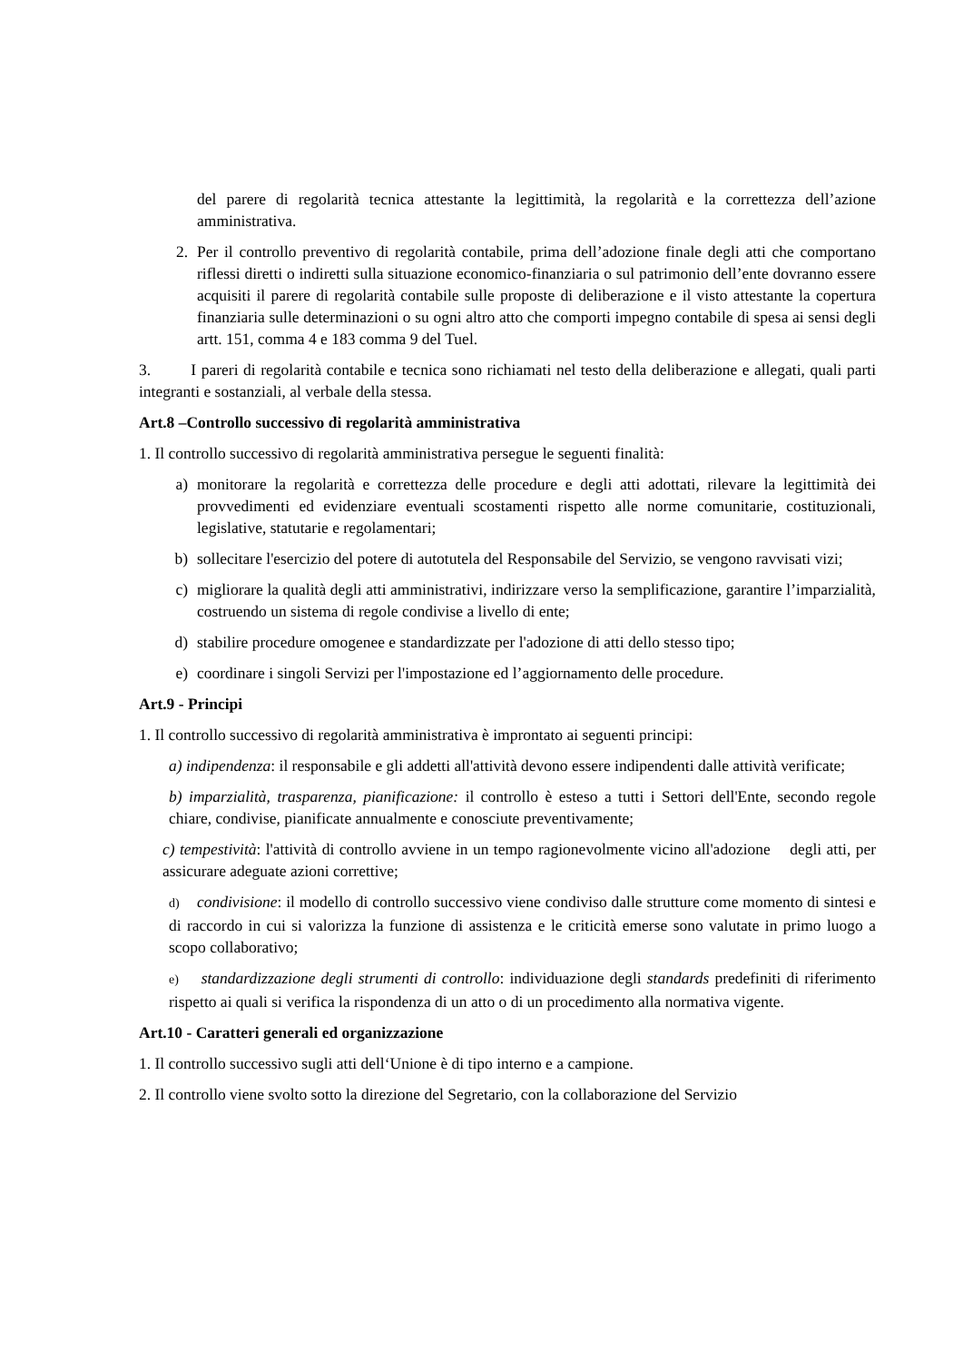del parere di regolarità tecnica attestante la legittimità, la regolarità e la correttezza dell’azione amministrativa.
2. Per il controllo preventivo di regolarità contabile, prima dell’adozione finale degli atti che comportano riflessi diretti o indiretti sulla situazione economico-finanziaria o sul patrimonio dell’ente dovranno essere acquisiti il parere di regolarità contabile sulle proposte di deliberazione e il visto attestante la copertura finanziaria sulle determinazioni o su ogni altro atto che comporti impegno contabile di spesa ai sensi degli artt. 151, comma 4 e 183 comma 9 del Tuel.
3. I pareri di regolarità contabile e tecnica sono richiamati nel testo della deliberazione e allegati, quali parti integranti e sostanziali, al verbale della stessa.
Art.8 –Controllo successivo di regolarità amministrativa
1. Il controllo successivo di regolarità amministrativa persegue le seguenti finalità:
a) monitorare la regolarità e correttezza delle procedure e degli atti adottati, rilevare la legittimità dei provvedimenti ed evidenziare eventuali scostamenti rispetto alle norme comunitarie, costituzionali, legislative, statutarie e regolamentari;
b) sollecitare l'esercizio del potere di autotutela del Responsabile del Servizio, se vengono ravvisati vizi;
c) migliorare la qualità degli atti amministrativi, indirizzare verso la semplificazione, garantire l’imparzialità, costruendo un sistema di regole condivise a livello di ente;
d) stabilire procedure omogenee e standardizzate per l'adozione di atti dello stesso tipo;
e) coordinare i singoli Servizi per l'impostazione ed l’aggiornamento delle procedure.
Art.9 - Principi
1. Il controllo successivo di regolarità amministrativa è improntato ai seguenti principi:
a) indipendenza: il responsabile e gli addetti all'attività devono essere indipendenti dalle attività verificate;
b) imparzialità, trasparenza, pianificazione: il controllo è esteso a tutti i Settori dell'Ente, secondo regole chiare, condivise, pianificate annualmente e conosciute preventivamente;
c) tempestività: l'attività di controllo avviene in un tempo ragionevolmente vicino all'adozione degli atti, per assicurare adeguate azioni correttive;
d) condivisione: il modello di controllo successivo viene condiviso dalle strutture come momento di sintesi e di raccordo in cui si valorizza la funzione di assistenza e le criticità emerse sono valutate in primo luogo a scopo collaborativo;
e) standardizzazione degli strumenti di controllo: individuazione degli standards predefiniti di riferimento rispetto ai quali si verifica la rispondenza di un atto o di un procedimento alla normativa vigente.
Art.10 - Caratteri generali ed organizzazione
1. Il controllo successivo sugli atti dell‘Unione è di tipo interno e a campione.
2. Il controllo viene svolto sotto la direzione del Segretario, con la collaborazione del Servizio